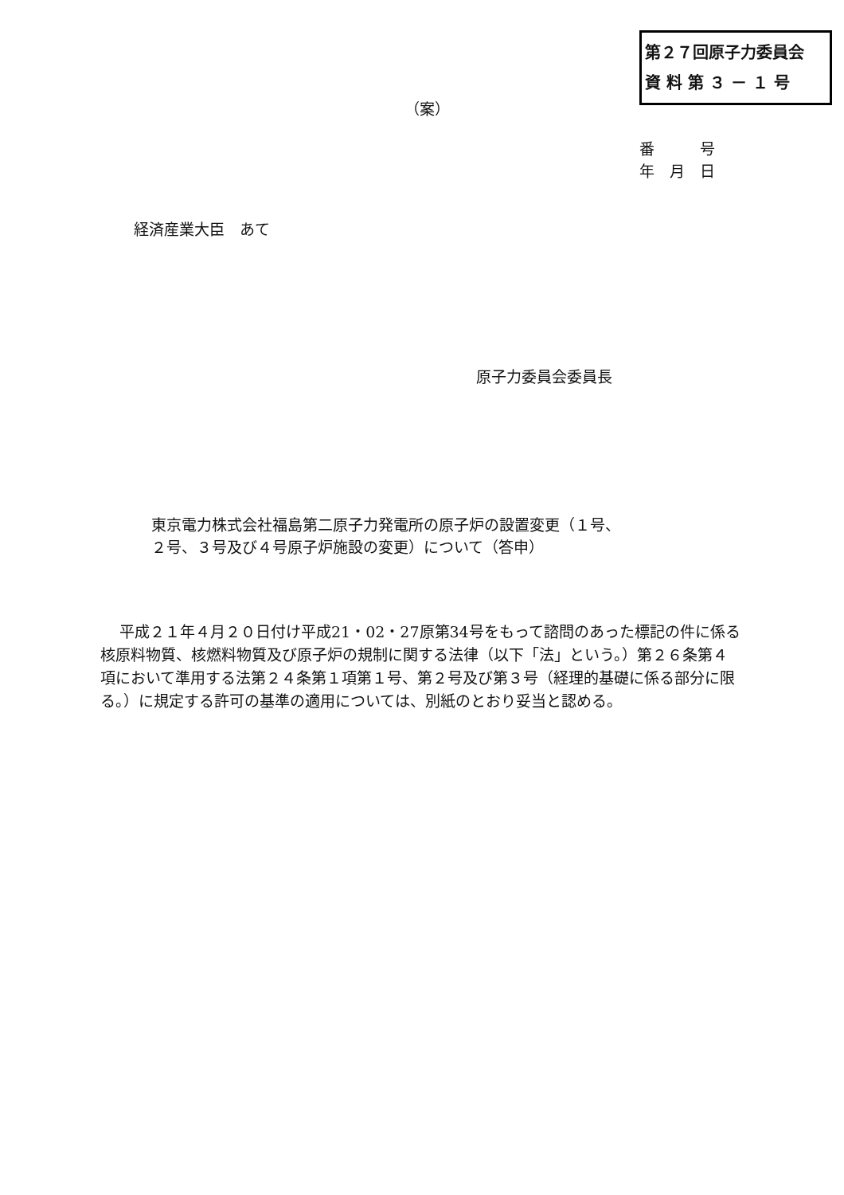第２７回原子力委員会
資 料 第 ３ － １ 号
（案）
番　　　号
年　月　日
経済産業大臣　あて
原子力委員会委員長
東京電力株式会社福島第二原子力発電所の原子炉の設置変更（１号、
２号、３号及び４号原子炉施設の変更）について（答申）
平成２１年４月２０日付け平成21・02・27原第34号をもって諮問のあった標記の件に係る核原料物質、核燃料物質及び原子炉の規制に関する法律（以下「法」という。）第２６条第４項において準用する法第２４条第１項第１号、第２号及び第３号（経理的基礎に係る部分に限る。）に規定する許可の基準の適用については、別紙のとおり妥当と認める。